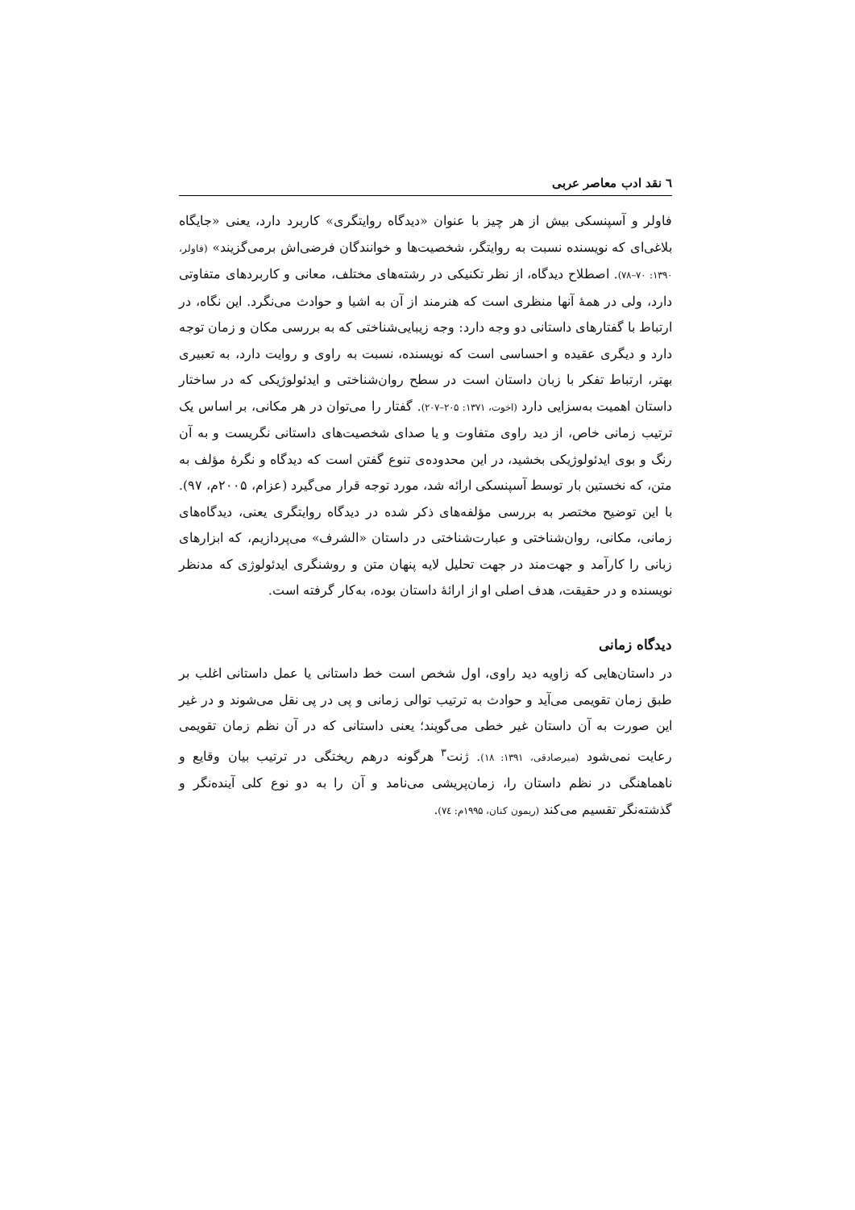٦ نقد ادب معاصر عربی
فاولر و آسپنسکی بیش از هر چیز با عنوان «دیدگاه روایتگری» کاربرد دارد، یعنی «جایگاه بلاغی‌ای که نویسنده نسبت به روایتگر، شخصیت‌ها و خوانندگان فرضی‌اش برمی‌گزیند» (فاولر، ۱۳۹۰: ۷۰–۷۸). اصطلاح دیدگاه، از نظر تکنیکی در رشته‌های مختلف، معانی و کاربردهای متفاوتی دارد، ولی در همهٔ آنها منظری است که هنرمند از آن به اشیا و حوادث می‌نگرد. این نگاه، در ارتباط با گفتارهای داستانی دو وجه دارد: وجه زیبایی‌شناختی که به بررسی مکان و زمان توجه دارد و دیگری عقیده و احساسی است که نویسنده، نسبت به راوی و روایت دارد، به تعبیری بهتر، ارتباط تفکر با زبان داستان است در سطح روان‌شناختی و ایدئولوژیکی که در ساختار داستان اهمیت به‌سزایی دارد (اخوت، ۱۳۷۱: ۲۰۵–۲۰۷). گفتار را می‌توان در هر مکانی، بر اساس یک ترتیب زمانی خاص، از دید راوی متفاوت و یا صدای شخصیت‌های داستانی نگریست و به آن رنگ و بوی ایدئولوژیکی بخشید، در این محدوده‌ی تنوع گفتن است که دیدگاه و نگرهٔ مؤلف به متن، که نخستین بار توسط آسپنسکی ارائه شد، مورد توجه قرار می‌گیرد (عزام، ۲۰۰۵م، ۹۷). با این توضیح مختصر به بررسی مؤلفه‌های ذکر شده در دیدگاه روایتگری یعنی، دیدگاه‌های زمانی، مکانی، روان‌شناختی و عبارت‌شناختی در داستان «الشرف» می‌پردازیم، که ابزارهای زبانی را کارآمد و جهت‌مند در جهت تحلیل لایه پنهان متن و روشنگری ایدئولوژی که مدنظر نویسنده و در حقیقت، هدف اصلی او از ارائهٔ داستان بوده، به‌کار گرفته است.
دیدگاه زمانی
در داستان‌هایی که زاویه دید راوی، اول شخص است خط داستانی یا عمل داستانی اغلب بر طبق زمان تقویمی می‌آید و حوادث به ترتیب توالی زمانی و پی در پی نقل می‌شوند و در غیر این صورت به آن داستان غیر خطی می‌گویند؛ یعنی داستانی که در آن نظم زمان تقویمی رعایت نمی‌شود (میرصادقی، ۱۳۹۱: ۱۸). ژنت<sup>۳</sup> هرگونه درهم ریختگی در ترتیب بیان وقایع و ناهماهنگی در نظم داستان را، زمان‌پریشی می‌نامد و آن را به دو نوع کلی آینده‌نگر و گذشته‌نگر تقسیم می‌کند (ریمون کنان، ۱۹۹۵م: ٧٤).